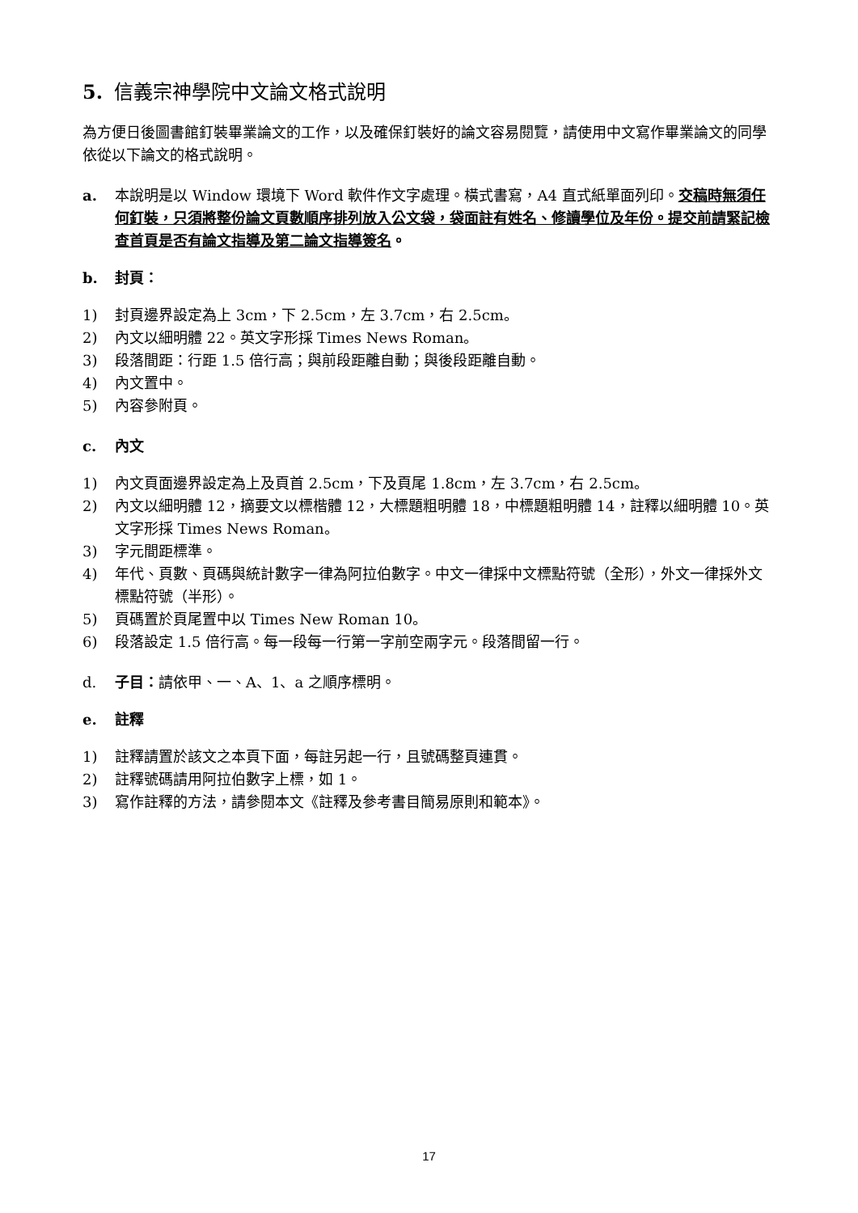5. 信義宗神學院中文論文格式說明
為方便日後圖書館釘裝畢業論文的工作，以及確保釘裝好的論文容易閱覽，請使用中文寫作畢業論文的同學依從以下論文的格式說明。
a. 本說明是以 Window 環境下 Word 軟件作文字處理。橫式書寫，A4 直式紙單面列印。交稿時無須任何釘裝，只須將整份論文頁數順序排列放入公文袋，袋面註有姓名、修讀學位及年份。提交前請緊記檢查首頁是否有論文指導及第二論文指導簽名。
b. 封頁：
1) 封頁邊界設定為上 3cm，下 2.5cm，左 3.7cm，右 2.5cm。
2) 內文以細明體 22。英文字形採 Times News Roman。
3) 段落間距：行距 1.5 倍行高；與前段距離自動；與後段距離自動。
4) 內文置中。
5) 內容參附頁。
c. 內文
1) 內文頁面邊界設定為上及頁首 2.5cm，下及頁尾 1.8cm，左 3.7cm，右 2.5cm。
2) 內文以細明體 12，摘要文以標楷體 12，大標題粗明體 18，中標題粗明體 14，註釋以細明體 10。英文字形採 Times News Roman。
3) 字元間距標準。
4) 年代、頁數、頁碼與統計數字一律為阿拉伯數字。中文一律採中文標點符號（全形），外文一律採外文標點符號（半形）。
5) 頁碼置於頁尾置中以 Times New Roman 10。
6) 段落設定 1.5 倍行高。每一段每一行第一字前空兩字元。段落間留一行。
d. 子目：請依甲、一、A、1、a 之順序標明。
e. 註釋
1) 註釋請置於該文之本頁下面，每註另起一行，且號碼整頁連貫。
2) 註釋號碼請用阿拉伯數字上標，如 1。
3) 寫作註釋的方法，請參閱本文《註釋及參考書目簡易原則和範本》。
17